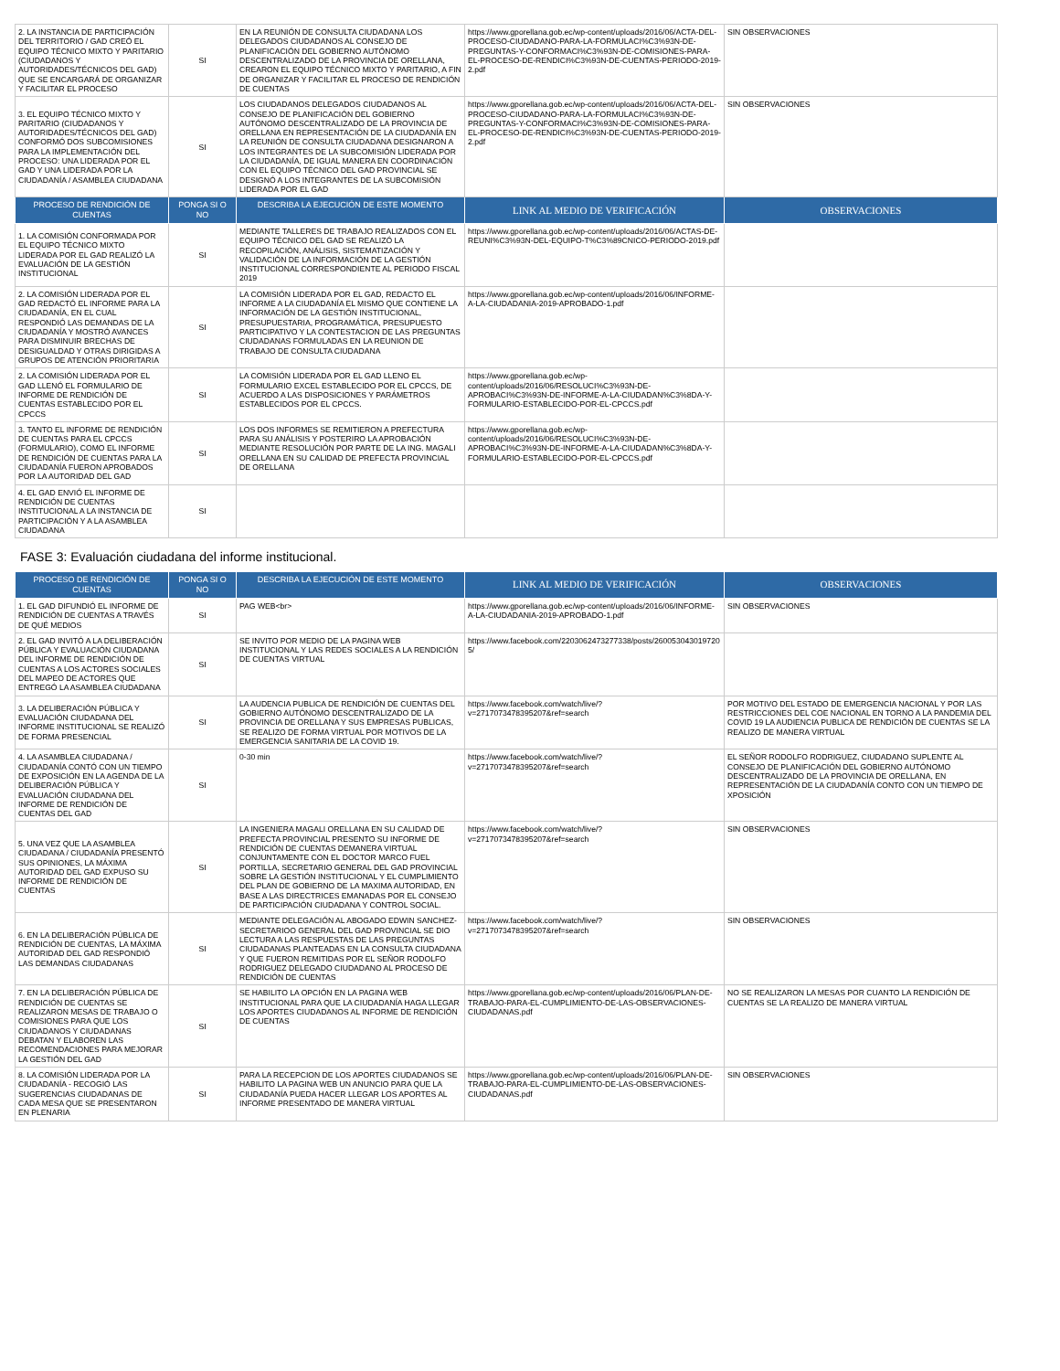| 2. LA INSTANCIA DE PARTICIPACIÓN DEL TERRITORIO / GAD CREÓ EL EQUIPO TÉCNICO MIXTO Y PARITARIO (CIUDADANOS Y AUTORIDADES/TÉCNICOS DEL GAD) QUE SE ENCARGARÁ DE ORGANIZAR Y FACILITAR EL PROCESO | SI | EN LA REUNIÓN DE CONSULTA CIUDADANA LOS DELEGADOS CIUDADANOS AL CONSEJO DE PLANIFICACIÓN DEL GOBIERNO AUTÓNOMO DESCENTRALIZADO DE LA PROVINCIA DE ORELLANA, CREARON EL EQUIPO TÉCNICO MIXTO Y PARITARIO, A FIN DE ORGANIZAR Y FACILITAR EL PROCESO DE RENDICIÓN DE CUENTAS | https://www.gporellana.gob.ec/wp-content/uploads/2016/06/ACTA-DEL-PROCESO-CIUDADANO-PARA-LA-FORMULACI%C3%93N-DE-PREGUNTAS-Y-CONFORMACI%C3%93N-DE-COMISIONES-PARA-EL-PROCESO-DE-RENDICI%C3%93N-DE-CUENTAS-PERIODO-2019-2.pdf | SIN OBSERVACIONES |
| 3. EL EQUIPO TÉCNICO MIXTO Y PARITARIO (CIUDADANOS Y AUTORIDADES/TÉCNICOS DEL GAD) CONFORMÓ DOS SUBCOMISIONES PARA LA IMPLEMENTACIÓN DEL PROCESO: UNA LIDERADA POR EL GAD Y UNA LIDERADA POR LA CIUDADANÍA / ASAMBLEA CIUDADANA | SI | LOS CIUDADANOS DELEGADOS CIUDADANOS AL CONSEJO DE PLANIFICACIÓN DEL GOBIERNO AUTÓNOMO DESCENTRALIZADO DE LA PROVINCIA DE ORELLANA EN REPRESENTACIÓN DE LA CIUDADANÍA EN LA REUNIÓN DE CONSULTA CIUDADANA DESIGNARON A LOS INTEGRANTES DE LA SUBCOMISIÓN LIDERADA POR LA CIUDADANÍA, DE IGUAL MANERA EN COORDINACIÓN CON EL EQUIPO TÉCNICO DEL GAD PROVINCIAL SE DESIGNÓ A LOS INTEGRANTES DE LA SUBCOMISIÓN LIDERADA POR EL GAD | https://www.gporellana.gob.ec/wp-content/uploads/2016/06/ACTA-DEL-PROCESO-CIUDADANO-PARA-LA-FORMULACI%C3%93N-DE-PREGUNTAS-Y-CONFORMACI%C3%93N-DE-COMISIONES-PARA-EL-PROCESO-DE-RENDICI%C3%93N-DE-CUENTAS-PERIODO-2019-2.pdf | SIN OBSERVACIONES |
| PROCESO DE RENDICIÓN DE CUENTAS | PONGA SI O NO | DESCRIBA LA EJECUCIÓN DE ESTE MOMENTO | LINK AL MEDIO DE VERIFICACIÓN | OBSERVACIONES |
| 1. LA COMISIÓN CONFORMADA POR EL EQUIPO TÉCNICO MIXTO LIDERADA POR EL GAD REALIZÓ LA EVALUACIÓN DE LA GESTIÓN INSTITUCIONAL | SI | MEDIANTE TALLERES DE TRABAJO REALIZADOS CON EL EQUIPO TÉCNICO DEL GAD SE REALIZÓ LA RECOPILACIÓN, ANÁLISIS, SISTEMATIZACIÓN Y VALIDACIÓN DE LA INFORMACIÓN DE LA GESTIÓN INSTITUCIONAL CORRESPONDIENTE AL PERIODO FISCAL 2019 | https://www.gporellana.gob.ec/wp-content/uploads/2016/06/ACTAS-DE-REUNI%C3%93N-DEL-EQUIPO-T%C3%89CNICO-PERIODO-2019.pdf | |
| 2. LA COMISIÓN LIDERADA POR EL GAD REDACTÓ EL INFORME PARA LA CIUDADANÍA, EN EL CUAL RESPONDIÓ LAS DEMANDAS DE LA CIUDADANÍA Y MOSTRÓ AVANCES PARA DISMINUIR BRECHAS DE DESIGUALDAD Y OTRAS DIRIGIDAS A GRUPOS DE ATENCIÓN PRIORITARIA | SI | LA COMISIÓN LIDERADA POR EL GAD, REDACTO EL INFORME A LA CIUDADANÍA EL MISMO QUE CONTIENE LA INFORMACIÓN DE LA GESTIÓN INSTITUCIONAL, PRESUPUESTARIA, PROGRAMÁTICA, PRESUPUESTO PARTICIPATIVO Y LA CONTESTACION DE LAS PREGUNTAS CIUDADANAS FORMULADAS EN LA REUNION DE TRABAJO DE CONSULTA CIUDADANA | https://www.gporellana.gob.ec/wp-content/uploads/2016/06/INFORME-A-LA-CIUDADANIA-2019-APROBADO-1.pdf | |
| 2. LA COMISIÓN LIDERADA POR EL GAD LLENÓ EL FORMULARIO DE INFORME DE RENDICIÓN DE CUENTAS ESTABLECIDO POR EL CPCCS | SI | LA COMISIÓN LIDERADA POR EL GAD LLENO EL FORMULARIO EXCEL ESTABLECIDO POR EL CPCCS, DE ACUERDO A LAS DISPOSICIONES Y PARÁMETROS ESTABLECIDOS POR EL CPCCS. | https://www.gporellana.gob.ec/wp-content/uploads/2016/06/RESOLUCI%C3%93N-DE-APROBACI%C3%93N-DE-INFORME-A-LA-CIUDADAN%C3%8DA-Y-FORMULARIO-ESTABLECIDO-POR-EL-CPCCS.pdf | |
| 3. TANTO EL INFORME DE RENDICIÓN DE CUENTAS PARA EL CPCCS (FORMULARIO), COMO EL INFORME DE RENDICIÓN DE CUENTAS PARA LA CIUDADANÍA FUERON APROBADOS POR LA AUTORIDAD DEL GAD | SI | LOS DOS INFORMES SE REMITIERON A PREFECTURA PARA SU ANÁLISIS Y POSTERIRO LA APROBACIÓN MEDIANTE RESOLUCIÓN POR PARTE DE LA ING. MAGALI ORELLANA EN SU CALIDAD DE PREFECTA PROVINCIAL DE ORELLANA | https://www.gporellana.gob.ec/wp-content/uploads/2016/06/RESOLUCI%C3%93N-DE-APROBACI%C3%93N-DE-INFORME-A-LA-CIUDADAN%C3%8DA-Y-FORMULARIO-ESTABLECIDO-POR-EL-CPCCS.pdf | |
| 4. EL GAD ENVIÓ EL INFORME DE RENDICIÓN DE CUENTAS INSTITUCIONAL A LA INSTANCIA DE PARTICIPACIÓN Y A LA ASAMBLEA CIUDADANA | SI | | | |
FASE 3: Evaluación ciudadana del informe institucional.
| PROCESO DE RENDICIÓN DE CUENTAS | PONGA SI O NO | DESCRIBA LA EJECUCIÓN DE ESTE MOMENTO | LINK AL MEDIO DE VERIFICACIÓN | OBSERVACIONES |
| --- | --- | --- | --- | --- |
| 1. EL GAD DIFUNDIÓ EL INFORME DE RENDICIÓN DE CUENTAS A TRAVÉS DE QUÉ MEDIOS | SI | PAG WEB<br> | https://www.gporellana.gob.ec/wp-content/uploads/2016/06/INFORME-A-LA-CIUDADANIA-2019-APROBADO-1.pdf | SIN OBSERVACIONES |
| 2. EL GAD INVITÓ A LA DELIBERACIÓN PÚBLICA Y EVALUACIÓN CIUDADANA DEL INFORME DE RENDICIÓN DE CUENTAS A LOS ACTORES SOCIALES DEL MAPEO DE ACTORES QUE ENTREGÓ LA ASAMBLEA CIUDADANA | SI | SE INVITO POR MEDIO DE LA PAGINA WEB INSTITUCIONAL Y LAS REDES SOCIALES A LA RENDICIÓN DE CUENTAS VIRTUAL | https://www.facebook.com/2203062473277338/posts/2600530430197205/ | |
| 3. LA DELIBERACIÓN PÚBLICA Y EVALUACIÓN CIUDADANA DEL INFORME INSTITUCIONAL SE REALIZÓ DE FORMA PRESENCIAL | SI | LA AUDENCIA PUBLICA DE RENDICIÓN DE CUENTAS DEL GOBIERNO AUTÓNOMO DESCENTRALIZADO DE LA PROVINCIA DE ORELLANA Y SUS EMPRESAS PUBLICAS, SE REALIZO DE FORMA VIRTUAL POR MOTIVOS DE LA EMERGENCIA SANITARIA DE LA COVID 19. | https://www.facebook.com/watch/live/?v=2717073478395207&ref=search | POR MOTIVO DEL ESTADO DE EMERGENCIA NACIONAL Y POR LAS RESTRICCIONES DEL COE NACIONAL EN TORNO A LA PANDEMIA DEL COVID 19 LA AUDIENCIA PUBLICA DE RENDICIÓN DE CUENTAS SE LA REALIZO DE MANERA VIRTUAL |
| 4. LA ASAMBLEA CIUDADANA / CIUDADANÍA CONTÓ CON UN TIEMPO DE EXPOSICIÓN EN LA AGENDA DE LA DELIBERACIÓN PÚBLICA Y EVALUACIÓN CIUDADANA DEL INFORME DE RENDICIÓN DE CUENTAS DEL GAD | SI | 0-30 min | https://www.facebook.com/watch/live/?v=2717073478395207&ref=search | EL SEÑOR RODOLFO RODRIGUEZ, CIUDADANO SUPLENTE AL CONSEJO DE PLANIFICACIÓN DEL GOBIERNO AUTÓNOMO DESCENTRALIZADO DE LA PROVINCIA DE ORELLANA, EN REPRESENTACIÓN DE LA CIUDADANÍA CONTO CON UN TIEMPO DE XPOSICIÓN |
| 5. UNA VEZ QUE LA ASAMBLEA CIUDADANA / CIUDADANÍA PRESENTÓ SUS OPINIONES, LA MÁXIMA AUTORIDAD DEL GAD EXPUSO SU INFORME DE RENDICIÓN DE CUENTAS | SI | LA INGENIERA MAGALI ORELLANA EN SU CALIDAD DE PREFECTA PROVINCIAL PRESENTO SU INFORME DE RENDICIÓN DE CUENTAS DEMANERA VIRTUAL CONJUNTAMENTE CON EL DOCTOR MARCO FUEL PORTILLA, SECRETARIO GENERAL DEL GAD PROVINCIAL SOBRE LA GESTIÓN INSTITUCIONAL Y EL CUMPLIMIENTO DEL PLAN DE GOBIERNO DE LA MAXIMA AUTORIDAD, EN BASE A LAS DIRECTRICES EMANADAS POR EL CONSEJO DE PARTICIPACIÓN CIUDADANA Y CONTROL SOCIAL. | https://www.facebook.com/watch/live/?v=2717073478395207&ref=search | SIN OBSERVACIONES |
| 6. EN LA DELIBERACIÓN PÚBLICA DE RENDICIÓN DE CUENTAS, LA MÁXIMA AUTORIDAD DEL GAD RESPONDIÓ LAS DEMANDAS CIUDADANAS | SI | MEDIANTE DELEGACIÓN AL ABOGADO EDWIN SANCHEZ- SECRETARIOO GENERAL DEL GAD PROVINCIAL SE DIO LECTURA A LAS RESPUESTAS DE LAS PREGUNTAS CIUDADANAS PLANTEADAS EN LA CONSULTA CIUDADANA Y QUE FUERON REMITIDAS POR EL SEÑOR RODOLFO RODRIGUEZ DELEGADO CIUDADANO AL PROCESO DE RENDICIÓN DE CUENTAS | https://www.facebook.com/watch/live/?v=2717073478395207&ref=search | SIN OBSERVACIONES |
| 7. EN LA DELIBERACIÓN PÚBLICA DE RENDICIÓN DE CUENTAS SE REALIZARON MESAS DE TRABAJO O COMISIONES PARA QUE LOS CIUDADANOS Y CIUDADANAS DEBATAN Y ELABOREN LAS RECOMENDACIONES PARA MEJORAR LA GESTIÓN DEL GAD | SI | SE HABILITO LA OPCIÓN EN LA PAGINA WEB INSTITUCIONAL PARA QUE LA CIUDADANÍA HAGA LLEGAR LOS APORTES CIUDADANOS AL INFORME DE RENDICIÓN DE CUENTAS | https://www.gporellana.gob.ec/wp-content/uploads/2016/06/PLAN-DE-TRABAJO-PARA-EL-CUMPLIMIENTO-DE-LAS-OBSERVACIONES-CIUDADANAS.pdf | NO SE REALIZARON LA MESAS POR CUANTO LA RENDICIÓN DE CUENTAS SE LA REALIZO DE MANERA VIRTUAL |
| 8. LA COMISIÓN LIDERADA POR LA CIUDADANÍA - RECOGIÓ LAS SUGERENCIAS CIUDADANAS DE CADA MESA QUE SE PRESENTARON EN PLENARIA | SI | PARA LA RECEPCION DE LOS APORTES CIUDADANOS SE HABILITO LA PAGINA WEB UN ANUNCIO PARA QUE LA CIUDADANÍA PUEDA HACER LLEGAR LOS APORTES AL INFORME PRESENTADO DE MANERA VIRTUAL | https://www.gporellana.gob.ec/wp-content/uploads/2016/06/PLAN-DE-TRABAJO-PARA-EL-CUMPLIMIENTO-DE-LAS-OBSERVACIONES-CIUDADANAS.pdf | SIN OBSERVACIONES |